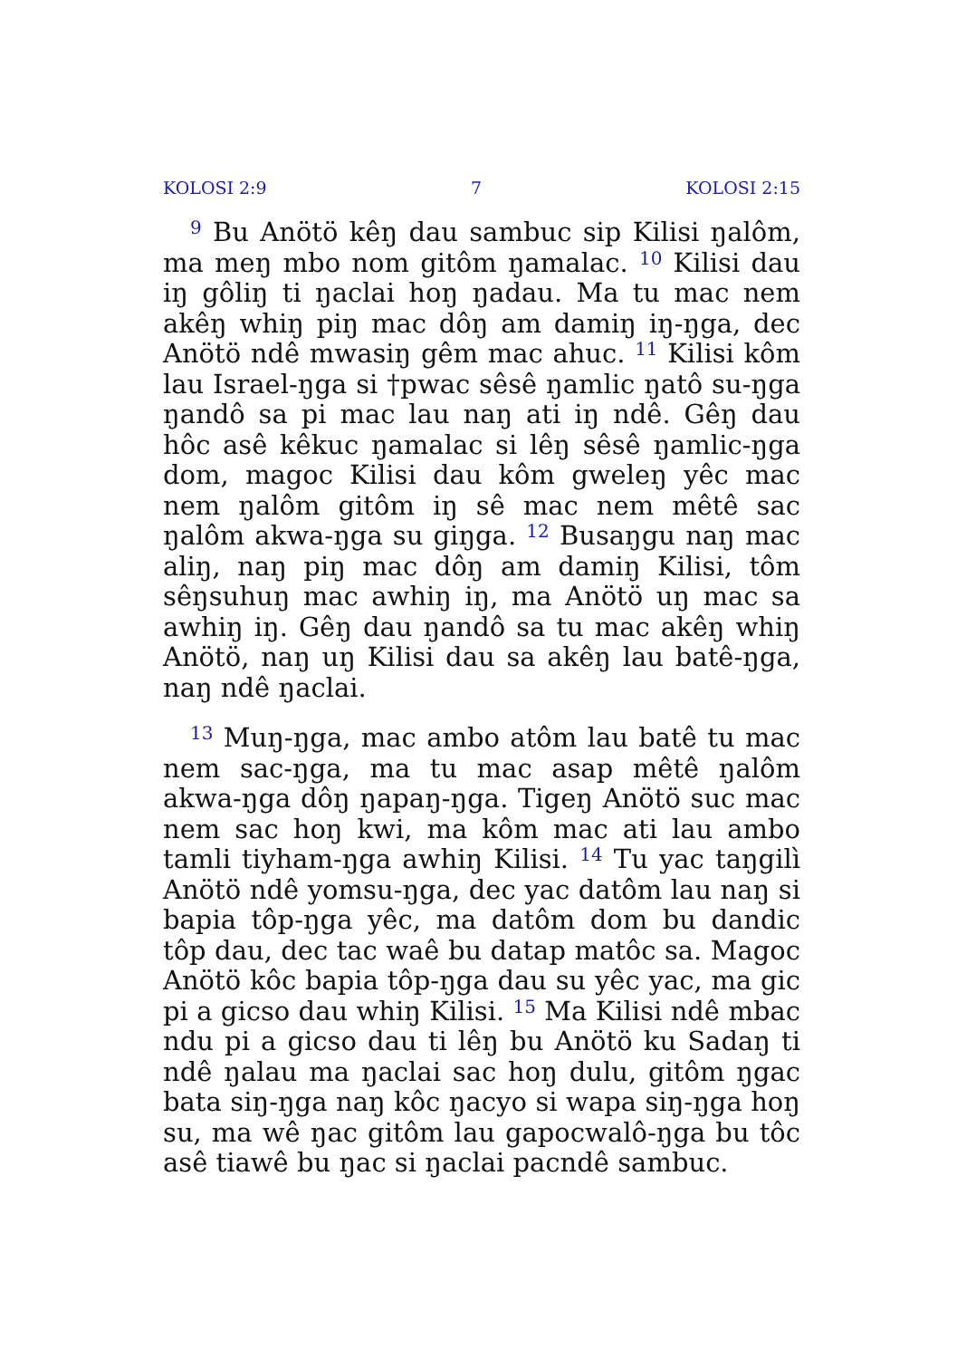KOLOSI 2:9 7 KOLOSI 2:15
<sup>9</sup> Bu Anötö kêŋ dau sambuc sip Kilisi ŋalôm, ma meŋ mbo nom gitôm ŋamalac. <sup>10</sup> Kilisi dau iŋ gôliŋ ti ŋaclai hoŋ ŋadau. Ma tu mac nem akêŋ whiŋ piŋ mac dôŋ am damiŋ iŋ-ŋga, dec Anötö ndê mwasiŋ gêm mac ahuc. <sup>11</sup> Kilisi kôm lau Israel-ŋga si †pwac sêsê ŋamlic ŋatô su-ŋga ŋandô sa pi mac lau naŋ ati iŋ ndê. Gêŋ dau hôc asê kêkuc ŋamalac si lêŋ sêsê ŋamlic-ŋga dom, magoc Kilisi dau kôm gweleŋ yêc mac nem ŋalôm gitôm iŋ sê mac nem mêtê sac ŋalôm akwa-ŋga su giŋga. <sup>12</sup> Busaŋgu naŋ mac aliŋ, naŋ piŋ mac dôŋ am damiŋ Kilisi, tôm sêŋsuhuŋ mac awhiŋ iŋ, ma Anötö uŋ mac sa awhiŋ iŋ. Gêŋ dau ŋandô sa tu mac akêŋ whiŋ Anötö, naŋ uŋ Kilisi dau sa akêŋ lau batê-ŋga, naŋ ndê ŋaclai.
<sup>13</sup> Muŋ-ŋga, mac ambo atôm lau batê tu mac nem sac-ŋga, ma tu mac asap mêtê ŋalôm akwa-ŋga dôŋ ŋapaŋ-ŋga. Tigeŋ Anötö suc mac nem sac hoŋ kwi, ma kôm mac ati lau ambo tamli tiyham-ŋga awhiŋ Kilisi. <sup>14</sup> Tu yac taŋgilì Anötö ndê yomsu-ŋga, dec yac datôm lau naŋ si bapia tôp-ŋga yêc, ma datôm dom bu dandic tôp dau, dec tac waê bu datap matôc sa. Magoc Anötö kôc bapia tôp-ŋga dau su yêc yac, ma gic pi a gicso dau whiŋ Kilisi. <sup>15</sup> Ma Kilisi ndê mbac ndu pi a gicso dau ti lêŋ bu Anötö ku Sadaŋ ti ndê ŋalau ma ŋaclai sac hoŋ dulu, gitôm ŋgac bata siŋ-ŋga naŋ kôc ŋacyo si wapa siŋ-ŋga hoŋ su, ma wê ŋac gitôm lau gapocwalô-ŋga bu tôc asê tiawê bu ŋac si ŋaclai pacndê sambuc.